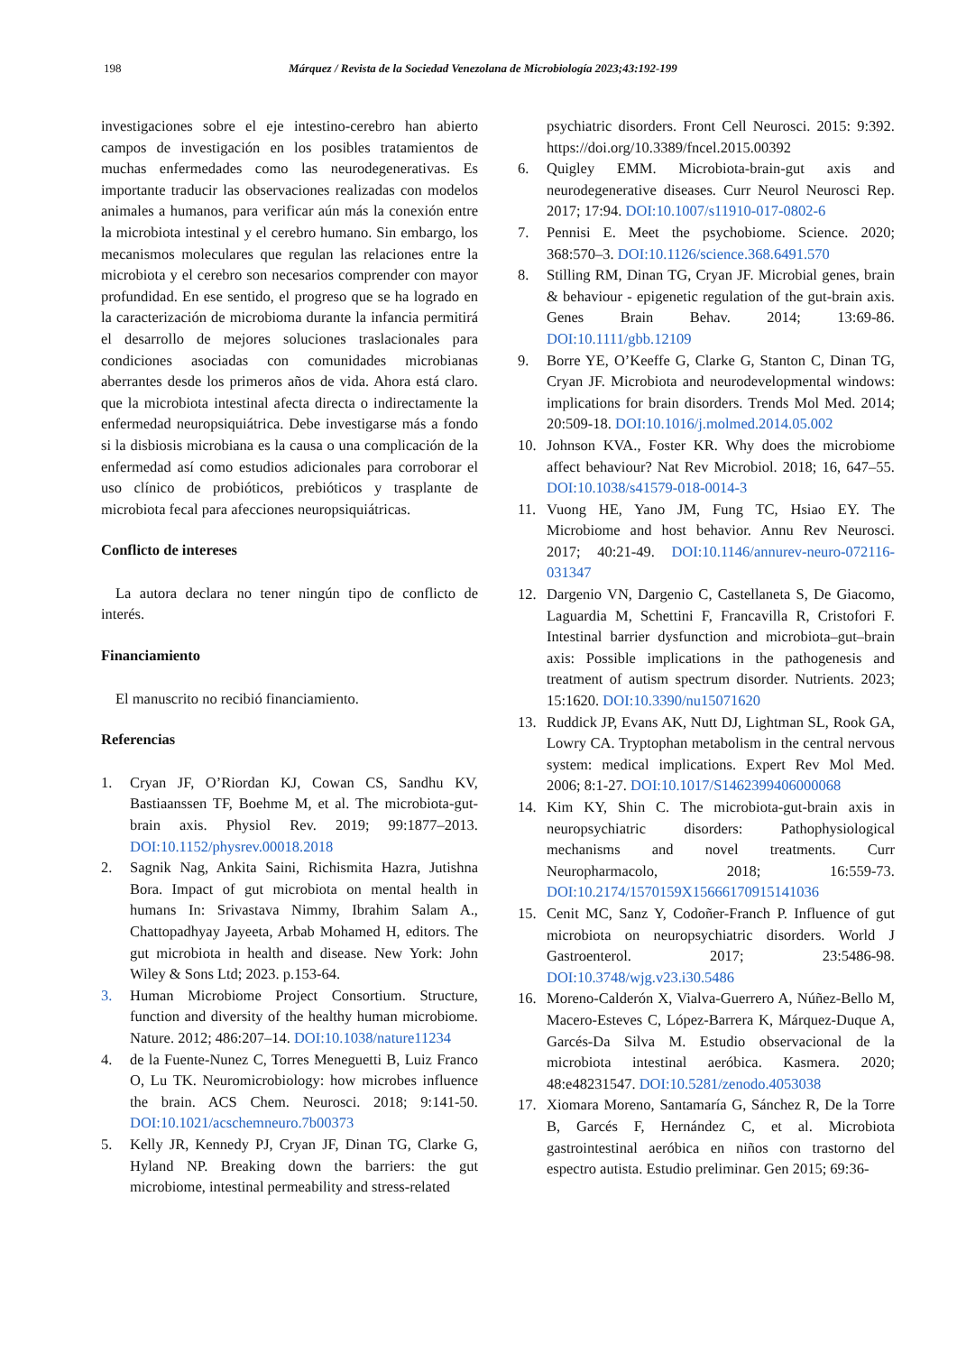198 Márquez / Revista de la Sociedad Venezolana de Microbiología 2023;43:192-199
investigaciones sobre el eje intestino-cerebro han abierto campos de investigación en los posibles tratamientos de muchas enfermedades como las neurodegenerativas. Es importante traducir las observaciones realizadas con modelos animales a humanos, para verificar aún más la conexión entre la microbiota intestinal y el cerebro humano. Sin embargo, los mecanismos moleculares que regulan las relaciones entre la microbiota y el cerebro son necesarios comprender con mayor profundidad. En ese sentido, el progreso que se ha logrado en la caracterización de microbioma durante la infancia permitirá el desarrollo de mejores soluciones traslacionales para condiciones asociadas con comunidades microbianas aberrantes desde los primeros años de vida. Ahora está claro. que la microbiota intestinal afecta directa o indirectamente la enfermedad neuropsiquiátrica. Debe investigarse más a fondo si la disbiosis microbiana es la causa o una complicación de la enfermedad así como estudios adicionales para corroborar el uso clínico de probióticos, prebióticos y trasplante de microbiota fecal para afecciones neuropsiquiátricas.
Conflicto de intereses
La autora declara no tener ningún tipo de conflicto de interés.
Financiamiento
El manuscrito no recibió financiamiento.
Referencias
1. Cryan JF, O’Riordan KJ, Cowan CS, Sandhu KV, Bastiaanssen TF, Boehme M, et al. The microbiota-gut-brain axis. Physiol Rev. 2019; 99:1877–2013. DOI:10.1152/physrev.00018.2018
2. Sagnik Nag, Ankita Saini, Richismita Hazra, Jutishna Bora. Impact of gut microbiota on mental health in humans In: Srivastava Nimmy, Ibrahim Salam A., Chattopadhyay Jayeeta, Arbab Mohamed H, editors. The gut microbiota in health and disease. New York: John Wiley & Sons Ltd; 2023. p.153-64.
3. Human Microbiome Project Consortium. Structure, function and diversity of the healthy human microbiome. Nature. 2012; 486:207–14. DOI:10.1038/nature11234
4. de la Fuente-Nunez C, Torres Meneguetti B, Luiz Franco O, Lu TK. Neuromicrobiology: how microbes influence the brain. ACS Chem. Neurosci. 2018; 9:141-50. DOI:10.1021/acschemneuro.7b00373
5. Kelly JR, Kennedy PJ, Cryan JF, Dinan TG, Clarke G, Hyland NP. Breaking down the barriers: the gut microbiome, intestinal permeability and stress-related
psychiatric disorders. Front Cell Neurosci. 2015: 9:392. https://doi.org/10.3389/fncel.2015.00392
6. Quigley EMM. Microbiota-brain-gut axis and neurodegenerative diseases. Curr Neurol Neurosci Rep. 2017; 17:94. DOI:10.1007/s11910-017-0802-6
7. Pennisi E. Meet the psychobiome. Science. 2020; 368:570–3. DOI:10.1126/science.368.6491.570
8. Stilling RM, Dinan TG, Cryan JF. Microbial genes, brain & behaviour - epigenetic regulation of the gut-brain axis. Genes Brain Behav. 2014; 13:69-86. DOI:10.1111/gbb.12109
9. Borre YE, O’Keeffe G, Clarke G, Stanton C, Dinan TG, Cryan JF. Microbiota and neurodevelopmental windows: implications for brain disorders. Trends Mol Med. 2014; 20:509-18. DOI:10.1016/j.molmed.2014.05.002
10. Johnson KVA., Foster KR. Why does the microbiome affect behaviour? Nat Rev Microbiol. 2018; 16, 647–55. DOI:10.1038/s41579-018-0014-3
11. Vuong HE, Yano JM, Fung TC, Hsiao EY. The Microbiome and host behavior. Annu Rev Neurosci. 2017; 40:21-49. DOI:10.1146/annurev-neuro-072116-031347
12. Dargenio VN, Dargenio C, Castellaneta S, De Giacomo, Laguardia M, Schettini F, Francavilla R, Cristofori F. Intestinal barrier dysfunction and microbiota–gut–brain axis: Possible implications in the pathogenesis and treatment of autism spectrum disorder. Nutrients. 2023; 15:1620. DOI:10.3390/nu15071620
13. Ruddick JP, Evans AK, Nutt DJ, Lightman SL, Rook GA, Lowry CA. Tryptophan metabolism in the central nervous system: medical implications. Expert Rev Mol Med. 2006; 8:1-27. DOI:10.1017/S1462399406000068
14. Kim KY, Shin C. The microbiota-gut-brain axis in neuropsychiatric disorders: Pathophysiological mechanisms and novel treatments. Curr Neuropharmacolo, 2018; 16:559-73. DOI:10.2174/1570159X15666170915141036
15. Cenit MC, Sanz Y, Codoñer-Franch P. Influence of gut microbiota on neuropsychiatric disorders. World J Gastroenterol. 2017; 23:5486-98. DOI:10.3748/wjg.v23.i30.5486
16. Moreno-Calderón X, Vialva-Guerrero A, Núñez-Bello M, Macero-Esteves C, López-Barrera K, Márquez-Duque A, Garcés-Da Silva M. Estudio observacional de la microbiota intestinal aeróbica. Kasmera. 2020; 48:e48231547. DOI:10.5281/zenodo.4053038
17. Xiomara Moreno, Santamaría G, Sánchez R, De la Torre B, Garcés F, Hernández C, et al. Microbiota gastrointestinal aeróbica en niños con trastorno del espectro autista. Estudio preliminar. Gen 2015; 69:36-